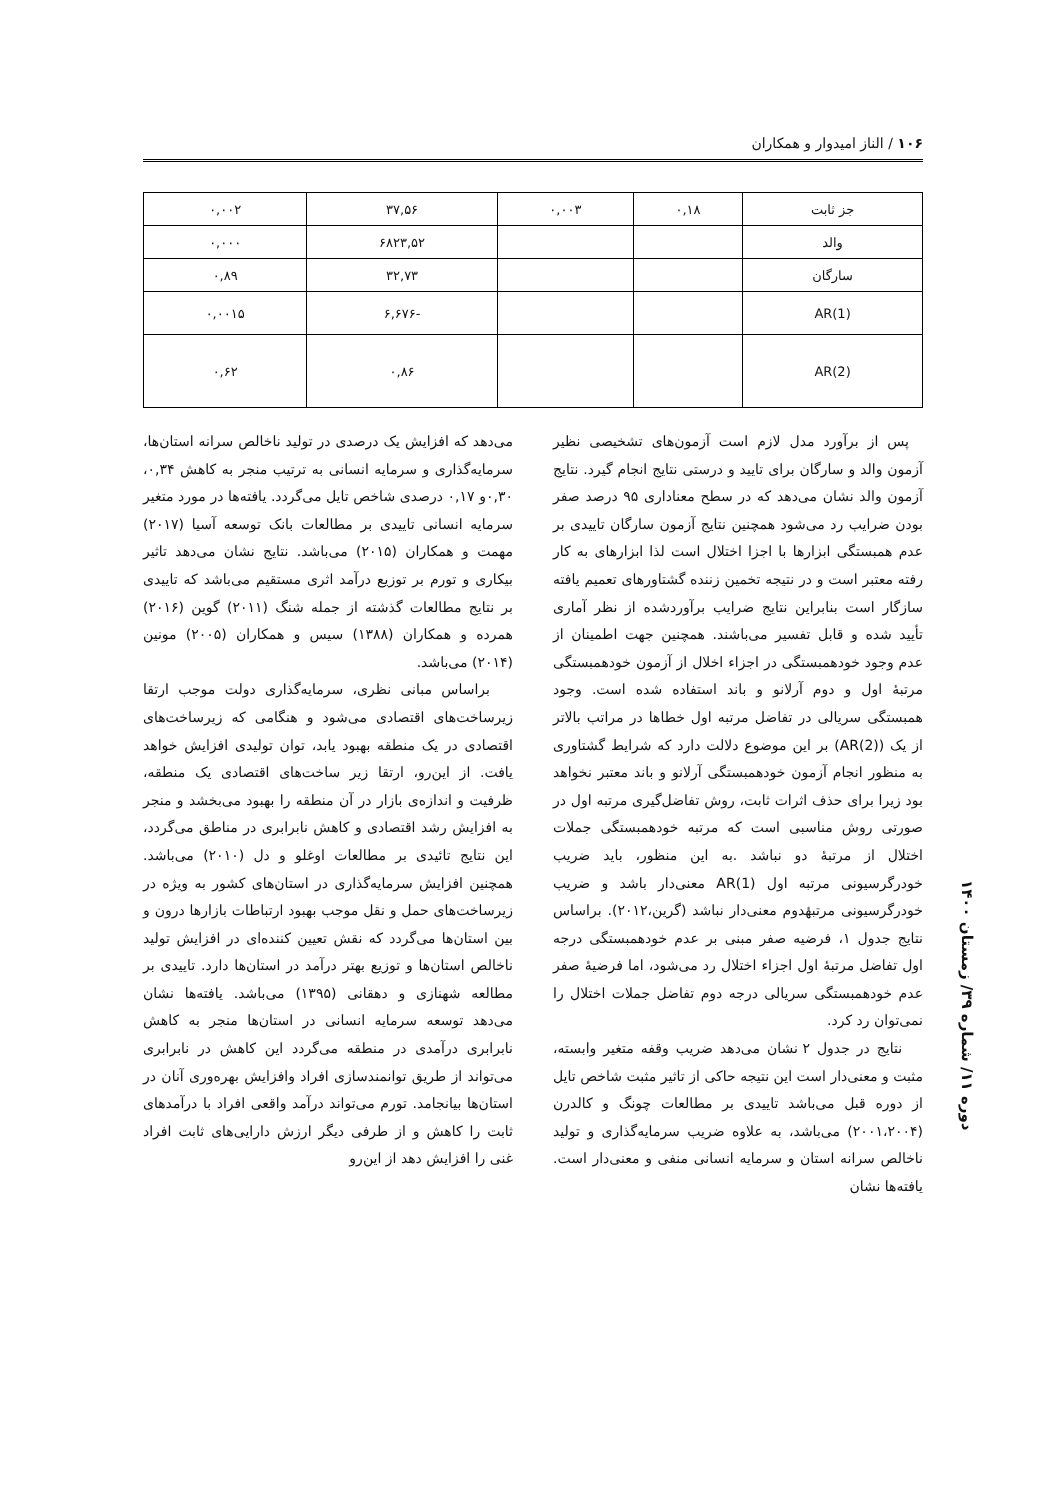۱۰۶ / الناز امیدوار و همکاران
| جز ثابت | ۰,۱۸ | ۰,۰۰۳ | ۳۷,۵۶ | ۰,۰۰۲ |
| والد | | | ۶۸۲۳,۵۲ | ۰,۰۰۰ |
| سارگان | | | ۳۲,۷۳ | ۰,۸۹ |
| AR(1) | | | -۶,۶۷۶ | ۰,۰۰۱۵ |
| AR(2) | | | ۰,۸۶ | ۰,۶۲ |
پس از برآورد مدل لازم است آزمون‌های تشخیصی نظیر آزمون والد و سارگان برای تایید و درستی نتایج انجام گیرد. نتایج آزمون والد نشان می‌دهد که در سطح معناداری ۹۵ درصد صفر بودن ضرایب رد می‌شود همچنین نتایج آزمون سارگان تاییدی بر عدم همبستگی ابزارها با اجزا اختلال است لذا ابزارهای به کار رفته معتبر است و در نتیجه تخمین زننده گشتاورهای تعمیم یافته سازگار است بنابراین نتایج ضرایب برآوردشده از نظر آماری تأیید شده و قابل تفسیر می‌باشند. همچنین جهت اطمینان از عدم وجود خودهمبستگی در اجزاء اخلال از آزمون خودهمبستگی مرتبهٔ اول و دوم آرلانو و باند استفاده شده است. وجود همبستگی سریالی در تفاضل مرتبه اول خطاها در مراتب بالاتر از یک (AR(2)) بر این موضوع دلالت دارد که شرایط گشتاوری به منظور انجام آزمون خودهمبستگی آرلانو و باند معتبر نخواهد بود زیرا برای حذف اثرات ثابت، روش تفاضل‌گیری مرتبه اول در صورتی روش مناسبی است که مرتبه خودهمبستگی جملات اختلال از مرتبهٔ دو نباشد .به این منظور، باید ضریب خودرگرسیونی مرتبه اول AR(1) معنی‌دار باشد و ضریب خودرگرسیونی مرتبهٔدوم معنی‌دار نباشد (گرین،۲۰۱۲). براساس نتایج جدول ۱، فرضیه صفر مبنی بر عدم خودهمبستگی درجه اول تفاضل مرتبهٔ اول اجزاء اختلال رد می‌شود، اما فرضیهٔ صفر عدم خودهمبستگی سریالی درجه دوم تفاضل جملات اختلال را نمی‌توان رد کرد.
نتایج در جدول ۲ نشان می‌دهد ضریب وقفه متغیر وابسته، مثبت و معنی‌دار است این نتیجه حاکی از تاثیر مثبت شاخص تایل از دوره قبل می‌باشد تاییدی بر مطالعات چونگ و کالدرن (۲۰۰۱،۲۰۰۴) می‌باشد، به علاوه ضریب سرمایه‌گذاری و تولید ناخالص سرانه استان و سرمایه انسانی منفی و معنی‌دار است. یافته‌ها نشان
می‌دهد که افزایش یک درصدی در تولید ناخالص سرانه استان‌ها، سرمایه‌گذاری و سرمایه انسانی به ترتیب منجر به کاهش ۰,۳۴، ۰,۳۰و ۰,۱۷ درصدی شاخص تایل می‌گردد. یافته‌ها در مورد متغیر سرمایه انسانی تاییدی بر مطالعات بانک توسعه آسیا (۲۰۱۷) مهمت و همکاران (۲۰۱۵) می‌باشد. نتایج نشان می‌دهد تاثیر بیکاری و تورم بر توزیع درآمد اثری مستقیم می‌باشد که تاییدی بر نتایج مطالعات گذشته از جمله شنگ (۲۰۱۱) گوین (۲۰۱۶) همرده و همکاران (۱۳۸۸) سیس و همکاران (۲۰۰۵) مونین (۲۰۱۴) می‌باشد.
براساس مبانی نظری، سرمایه‌گذاری دولت موجب ارتقا زیرساخت‌های اقتصادی می‌شود و هنگامی که زیرساخت‌های اقتصادی در یک منطقه بهبود یابد، توان تولیدی افزایش خواهد یافت. از این‌رو، ارتقا زیر ساخت‌های اقتصادی یک منطقه، ظرفیت و اندازه‌ی بازار در آن منطقه را بهبود می‌بخشد و منجر به افزایش رشد اقتصادی و کاهش نابرابری در مناطق می‌گردد، این نتایج تائیدی بر مطالعات اوغلو و دل (۲۰۱۰) می‌باشد. همچنین افزایش سرمایه‌گذاری در استان‌های کشور به ویژه در زیرساخت‌های حمل و نقل موجب بهبود ارتباطات بازارها درون و بین استان‌ها می‌گردد که نقش تعیین کننده‌ای در افزایش تولید ناخالص استان‌ها و توزیع بهتر درآمد در استان‌ها دارد. تاییدی بر مطالعه شهنازی و دهقانی (۱۳۹۵) می‌باشد. یافته‌ها نشان می‌دهد توسعه سرمایه انسانی در استان‌ها منجر به کاهش نابرابری درآمدی در منطقه می‌گردد این کاهش در نابرابری می‌تواند از طریق توانمندسازی افراد وافزایش بهره‌وری آنان در استان‌ها بیانجامد. تورم می‌تواند درآمد واقعی افراد با درآمدهای ثابت را کاهش و از طرفی دیگر ارزش دارایی‌های ثابت افراد غنی را افزایش دهد از این‌رو
دوره ۱۱/ شماره ۳۹/ زمستان ۱۴۰۰